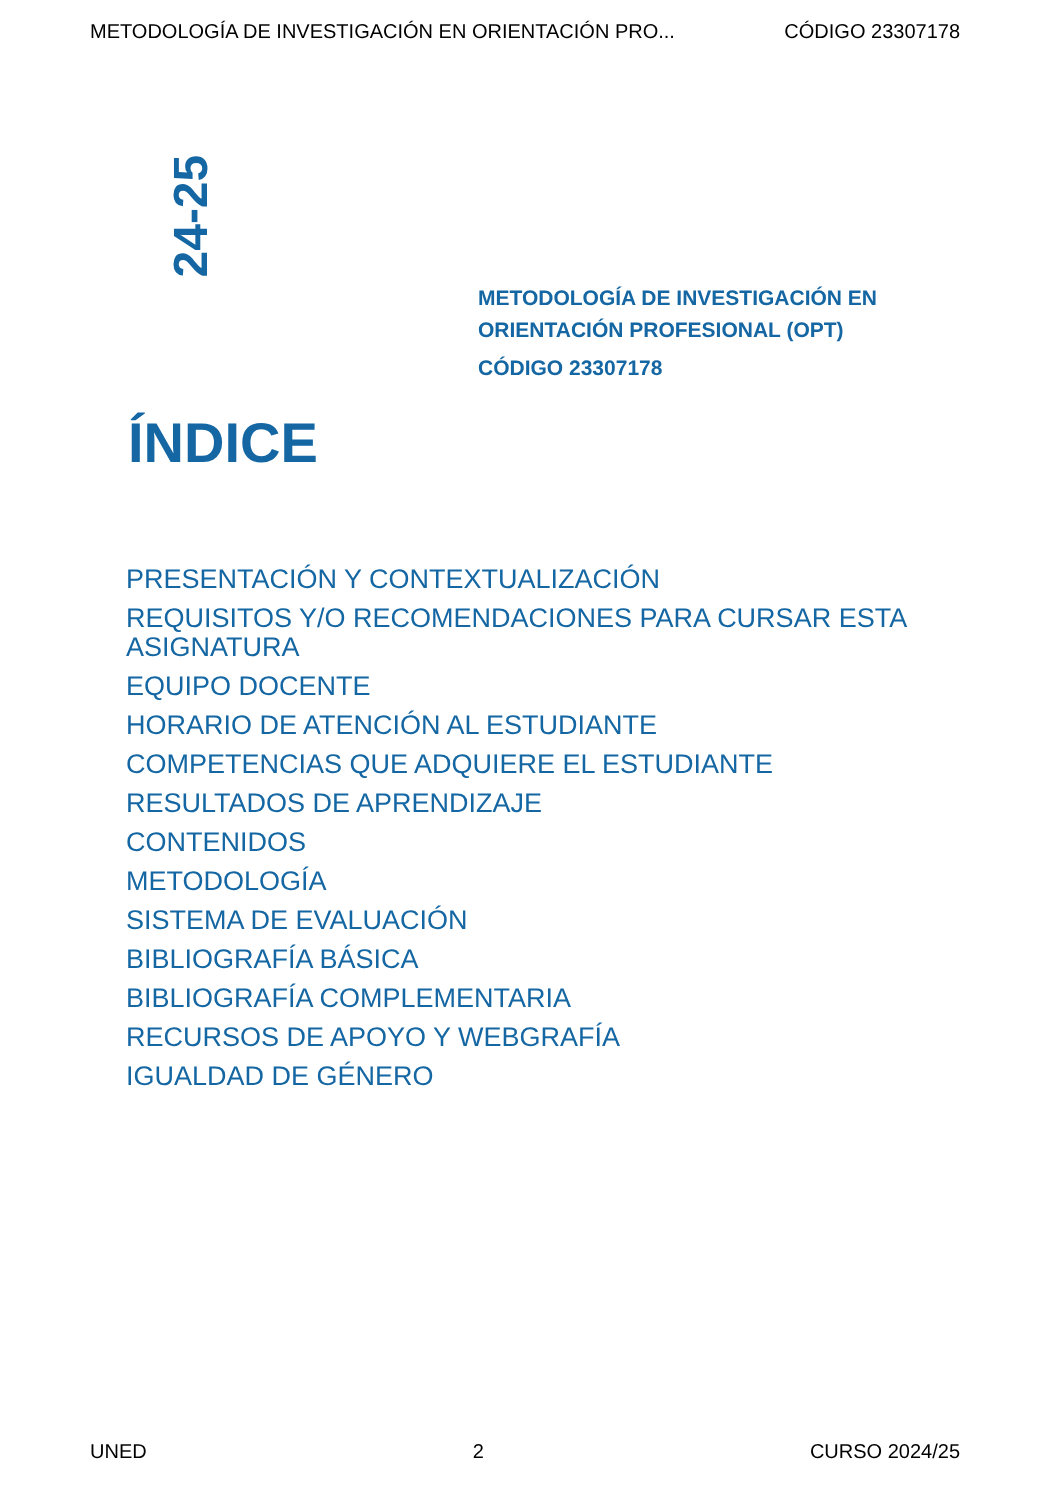METODOLOGÍA DE INVESTIGACIÓN EN ORIENTACIÓN PRO... CÓDIGO 23307178
24-25
METODOLOGÍA DE INVESTIGACIÓN EN
ORIENTACIÓN PROFESIONAL (OPT)
CÓDIGO 23307178
ÍNDICE
PRESENTACIÓN Y CONTEXTUALIZACIÓN
REQUISITOS Y/O RECOMENDACIONES PARA CURSAR ESTA ASIGNATURA
EQUIPO DOCENTE
HORARIO DE ATENCIÓN AL ESTUDIANTE
COMPETENCIAS QUE ADQUIERE EL ESTUDIANTE
RESULTADOS DE APRENDIZAJE
CONTENIDOS
METODOLOGÍA
SISTEMA DE EVALUACIÓN
BIBLIOGRAFÍA BÁSICA
BIBLIOGRAFÍA COMPLEMENTARIA
RECURSOS DE APOYO Y WEBGRAFÍA
IGUALDAD DE GÉNERO
UNED 2 CURSO 2024/25